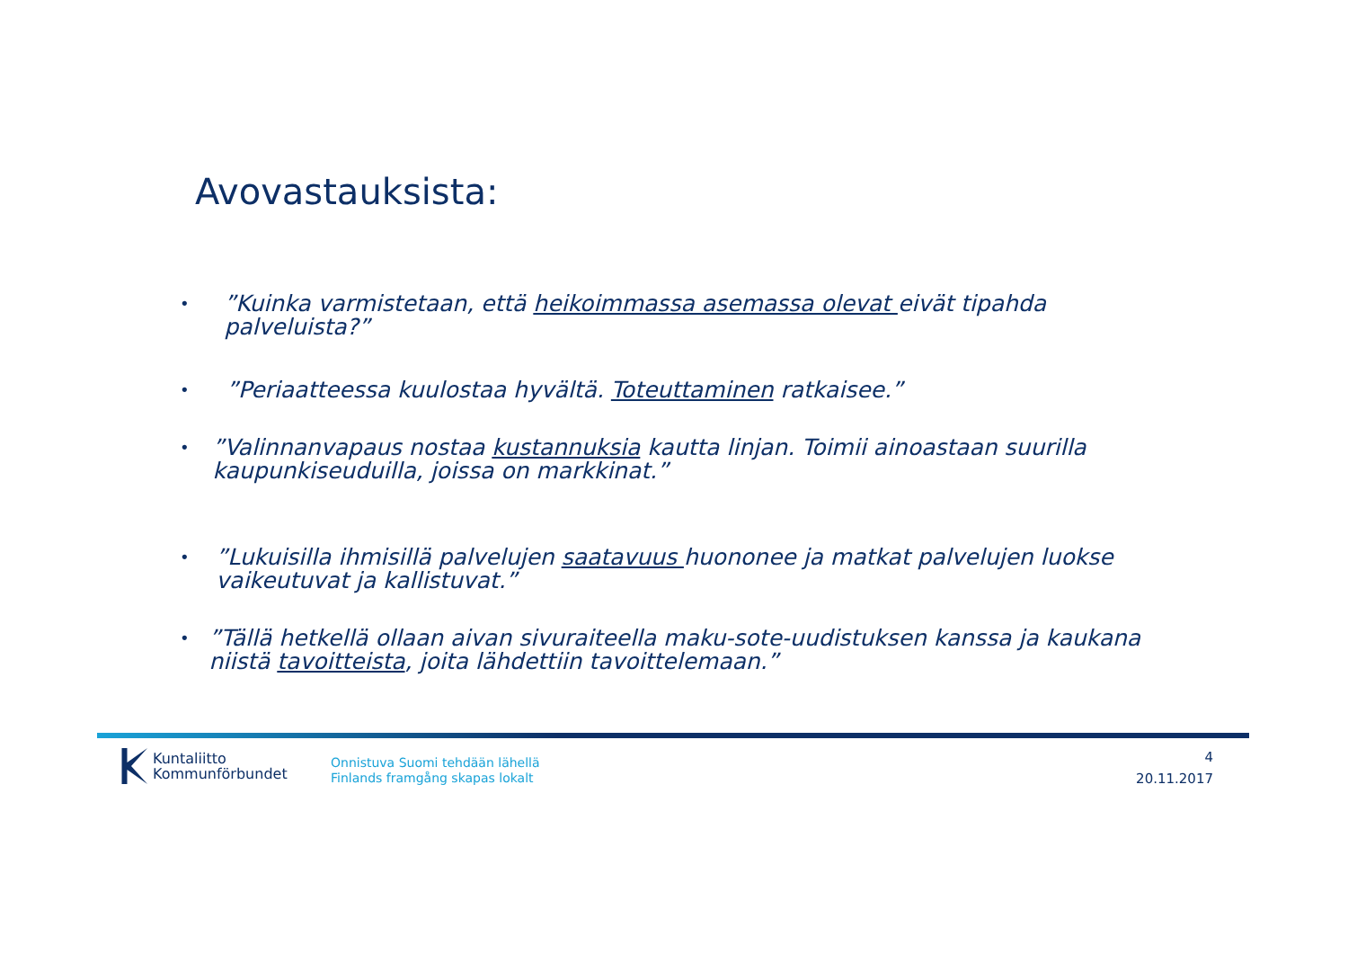Avovastauksista:
•”Kuinka varmistetaan, että heikoimmassa asemassa olevat eivät tipahda palveluista?”
•”Periaatteessa kuulostaa hyvältä. Toteuttaminen ratkaisee.”
•”Valinnanvapaus nostaa kustannuksia kautta linjan. Toimii ainoastaan suurilla kaupunkiseuduilla, joissa on markkinat.”
•”Lukuisilla ihmisillä palvelujen saatavuus huononee ja matkat palvelujen luokse vaikeutuvat ja kallistuvat.”
•”Tällä hetkellä ollaan aivan sivuraiteella maku-sote-uudistuksen kanssa ja kaukana niistä tavoitteista, joita lähdettiin tavoittelemaan.”
Kuntaliitto
Kommunförbundet
Onnistuva Suomi tehdään lähellä
Finlands framgång skapas lokalt
4
20.11.2017